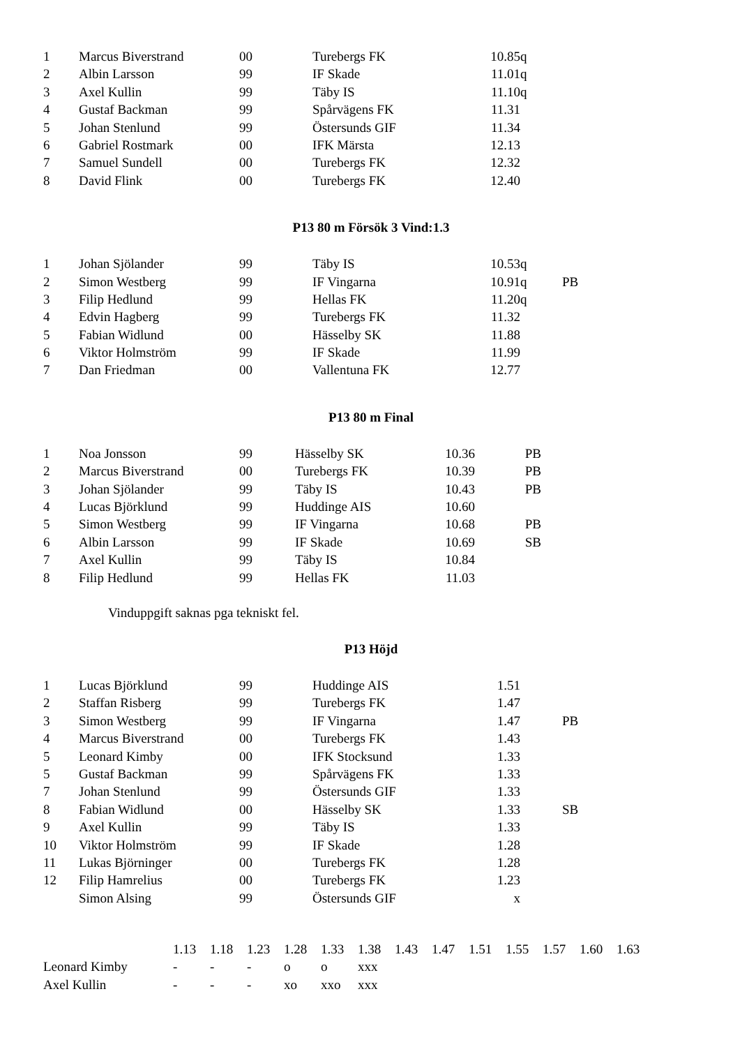| 1 | Marcus Biverstrand | 00 | Turebergs FK | 10.85 | q | |
| 2 | Albin Larsson | 99 | IF Skade | 11.01 | q | |
| 3 | Axel Kullin | 99 | Täby IS | 11.10 | q | |
| 4 | Gustaf Backman | 99 | Spårvägens FK | 11.31 | | |
| 5 | Johan Stenlund | 99 | Östersunds GIF | 11.34 | | |
| 6 | Gabriel Rostmark | 00 | IFK Märsta | 12.13 | | |
| 7 | Samuel Sundell | 00 | Turebergs FK | 12.32 | | |
| 8 | David Flink | 00 | Turebergs FK | 12.40 | | |
P13 80 m Försök 3 Vind:1.3
| 1 | Johan Sjölander | 99 | Täby IS | 10.53 | q | |
| 2 | Simon Westberg | 99 | IF Vingarna | 10.91 | q | PB |
| 3 | Filip Hedlund | 99 | Hellas FK | 11.20 | q | |
| 4 | Edvin Hagberg | 99 | Turebergs FK | 11.32 | | |
| 5 | Fabian Widlund | 00 | Hässelby SK | 11.88 | | |
| 6 | Viktor Holmström | 99 | IF Skade | 11.99 | | |
| 7 | Dan Friedman | 00 | Vallentuna FK | 12.77 | | |
P13 80 m Final
| 1 | Noa Jonsson | 99 | Hässelby SK | 10.36 | PB |
| 2 | Marcus Biverstrand | 00 | Turebergs FK | 10.39 | PB |
| 3 | Johan Sjölander | 99 | Täby IS | 10.43 | PB |
| 4 | Lucas Björklund | 99 | Huddinge AIS | 10.60 | |
| 5 | Simon Westberg | 99 | IF Vingarna | 10.68 | PB |
| 6 | Albin Larsson | 99 | IF Skade | 10.69 | SB |
| 7 | Axel Kullin | 99 | Täby IS | 10.84 | |
| 8 | Filip Hedlund | 99 | Hellas FK | 11.03 | |
Vinduppgift saknas pga tekniskt fel.
P13 Höjd
| 1 | Lucas Björklund | 99 | Huddinge AIS | 1.51 | | |
| 2 | Staffan Risberg | 99 | Turebergs FK | 1.47 | | |
| 3 | Simon Westberg | 99 | IF Vingarna | 1.47 | | PB |
| 4 | Marcus Biverstrand | 00 | Turebergs FK | 1.43 | | |
| 5 | Leonard Kimby | 00 | IFK Stocksund | 1.33 | | |
| 5 | Gustaf Backman | 99 | Spårvägens FK | 1.33 | | |
| 7 | Johan Stenlund | 99 | Östersunds GIF | 1.33 | | |
| 8 | Fabian Widlund | 00 | Hässelby SK | 1.33 | | SB |
| 9 | Axel Kullin | 99 | Täby IS | 1.33 | | |
| 10 | Viktor Holmström | 99 | IF Skade | 1.28 | | |
| 11 | Lukas Björninger | 00 | Turebergs FK | 1.28 | | |
| 12 | Filip Hamrelius | 00 | Turebergs FK | 1.23 | | |
| | Simon Alsing | 99 | Östersunds GIF | x | | |
| | 1.13 | 1.18 | 1.23 | 1.28 | 1.33 | 1.38 | 1.43 | 1.47 | 1.51 | 1.55 | 1.57 | 1.60 | 1.63 |
| Leonard Kimby | - | - | - | o | o | xxx | | | | | | | |
| Axel Kullin | - | - | - | xo | xxo | xxx | | | | | | | |